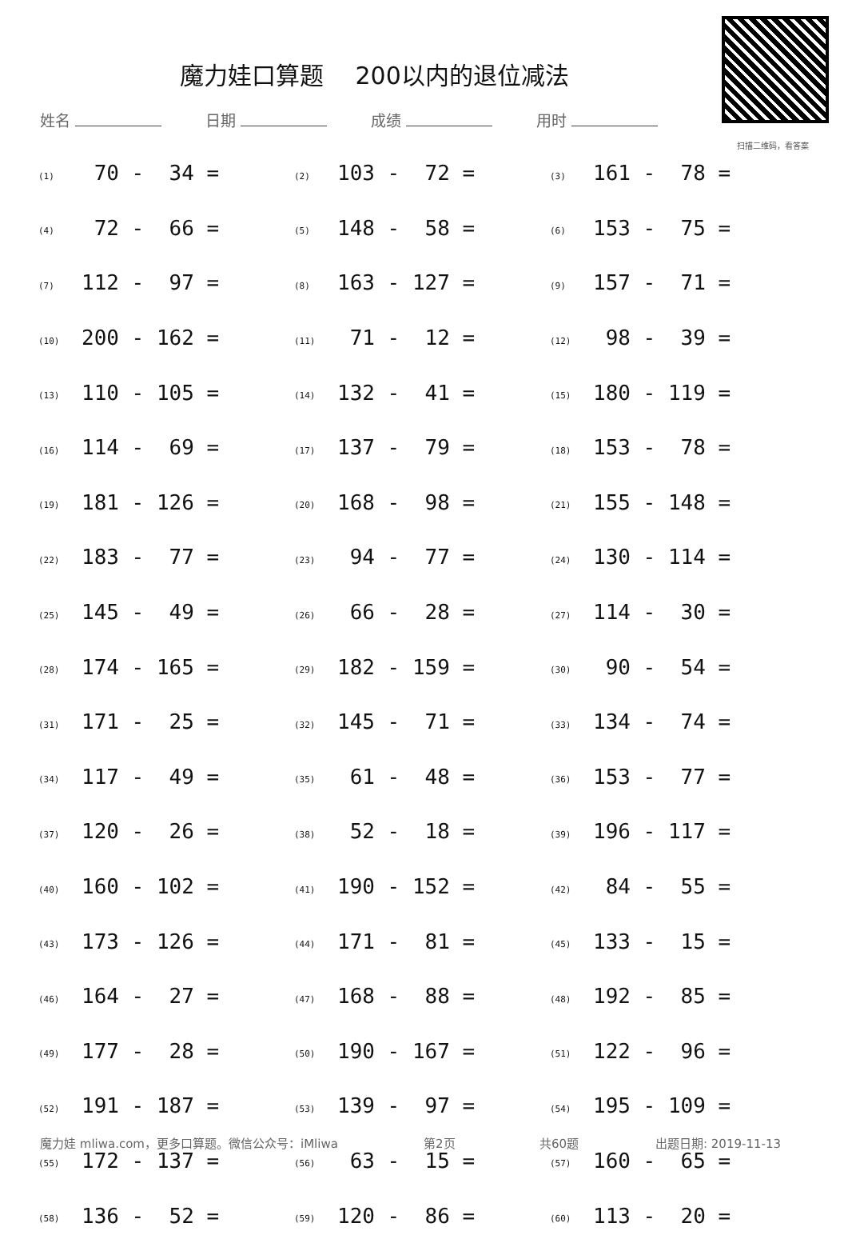魔力娃口算题　 200以内的退位减法
扫描二维码，看答案
姓名 日期 成绩 用时
| (1) | 70 - 34 = | (2) | 103 - 72 = | (3) | 161 - 78 = |
| (4) | 72 - 66 = | (5) | 148 - 58 = | (6) | 153 - 75 = |
| (7) | 112 - 97 = | (8) | 163 - 127 = | (9) | 157 - 71 = |
| (10) | 200 - 162 = | (11) | 71 - 12 = | (12) | 98 - 39 = |
| (13) | 110 - 105 = | (14) | 132 - 41 = | (15) | 180 - 119 = |
| (16) | 114 - 69 = | (17) | 137 - 79 = | (18) | 153 - 78 = |
| (19) | 181 - 126 = | (20) | 168 - 98 = | (21) | 155 - 148 = |
| (22) | 183 - 77 = | (23) | 94 - 77 = | (24) | 130 - 114 = |
| (25) | 145 - 49 = | (26) | 66 - 28 = | (27) | 114 - 30 = |
| (28) | 174 - 165 = | (29) | 182 - 159 = | (30) | 90 - 54 = |
| (31) | 171 - 25 = | (32) | 145 - 71 = | (33) | 134 - 74 = |
| (34) | 117 - 49 = | (35) | 61 - 48 = | (36) | 153 - 77 = |
| (37) | 120 - 26 = | (38) | 52 - 18 = | (39) | 196 - 117 = |
| (40) | 160 - 102 = | (41) | 190 - 152 = | (42) | 84 - 55 = |
| (43) | 173 - 126 = | (44) | 171 - 81 = | (45) | 133 - 15 = |
| (46) | 164 - 27 = | (47) | 168 - 88 = | (48) | 192 - 85 = |
| (49) | 177 - 28 = | (50) | 190 - 167 = | (51) | 122 - 96 = |
| (52) | 191 - 187 = | (53) | 139 - 97 = | (54) | 195 - 109 = |
| (55) | 172 - 137 = | (56) | 63 - 15 = | (57) | 160 - 65 = |
| (58) | 136 - 52 = | (59) | 120 - 86 = | (60) | 113 - 20 = |
魔力娃 mliwa.com，更多口算题。微信公众号：iMliwa 第2页 共60题 出题日期: 2019-11-13